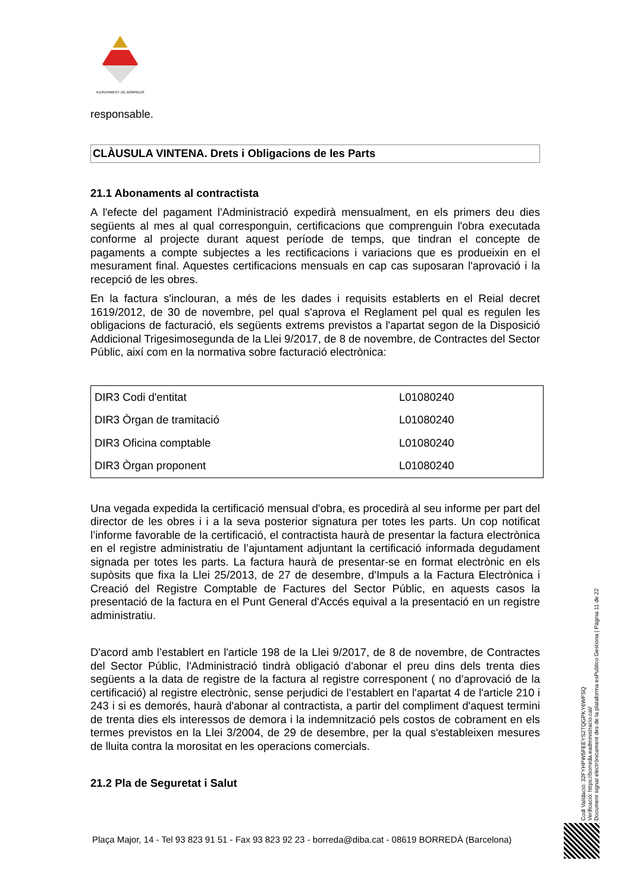AJUNTAMENT DE BORREDÀ
responsable.
CLÀUSULA VINTENA. Drets i Obligacions de les Parts
21.1 Abonaments al contractista
A l'efecte del pagament l'Administració expedirà mensualment, en els primers deu dies següents al mes al qual corresponguin, certificacions que comprenguin l'obra executada conforme al projecte durant aquest període de temps, que tindran el concepte de pagaments a compte subjectes a les rectificacions i variacions que es produeixin en el mesurament final. Aquestes certificacions mensuals en cap cas suposaran l'aprovació i la recepció de les obres.
En la factura s'inclouran, a més de les dades i requisits establerts en el Reial decret 1619/2012, de 30 de novembre, pel qual s'aprova el Reglament pel qual es regulen les obligacions de facturació, els següents extrems previstos a l'apartat segon de la Disposició Addicional Trigesimosegunda de la Llei 9/2017, de 8 de novembre, de Contractes del Sector Públic, així com en la normativa sobre facturació electrònica:
| DIR3 Codi d'entitat | L01080240 |
| DIR3 Òrgan de tramitació | L01080240 |
| DIR3 Oficina comptable | L01080240 |
| DIR3 Òrgan proponent | L01080240 |
Una vegada expedida la certificació mensual d'obra, es procedirà al seu informe per part del director de les obres i i a la seva posterior signatura per totes les parts. Un cop notificat l’informe favorable de la certificació, el contractista haurà de presentar la factura electrònica en el registre administratiu de l’ajuntament adjuntant la certificació informada degudament signada per totes les parts. La factura haurà de presentar-se en format electrònic en els supòsits que fixa la Llei 25/2013, de 27 de desembre, d'Impuls a la Factura Electrònica i Creació del Registre Comptable de Factures del Sector Públic, en aquests casos la presentació de la factura en el Punt General d'Accés equival a la presentació en un registre administratiu.
D'acord amb l’establert en l'article 198 de la Llei 9/2017, de 8 de novembre, de Contractes del Sector Públic, l'Administració tindrà obligació d'abonar el preu dins dels trenta dies següents a la data de registre de la factura al registre corresponent ( no d’aprovació de la certificació) al registre electrònic, sense perjudici de l’establert en l'apartat 4 de l'article 210 i 243 i si es demorés, haurà d'abonar al contractista, a partir del compliment d'aquest termini de trenta dies els interessos de demora i la indemnització pels costos de cobrament en els termes previstos en la Llei 3/2004, de 29 de desembre, per la qual s'estableixen mesures de lluita contra la morositat en les operacions comercials.
21.2 Pla de Seguretat i Salut
Codi Validació: 32FYHPW5FEEYS2TQGPKY6WFSQ
Verificació: https://borreda.eadministracio.cat/
Document signat electrònicament des de la plataforma esPublico Gestiona | Pàgina 11 de 22
Plaça Major, 14 - Tel 93 823 91 51 - Fax 93 823 92 23 - borreda@diba.cat - 08619 BORREDÀ (Barcelona)